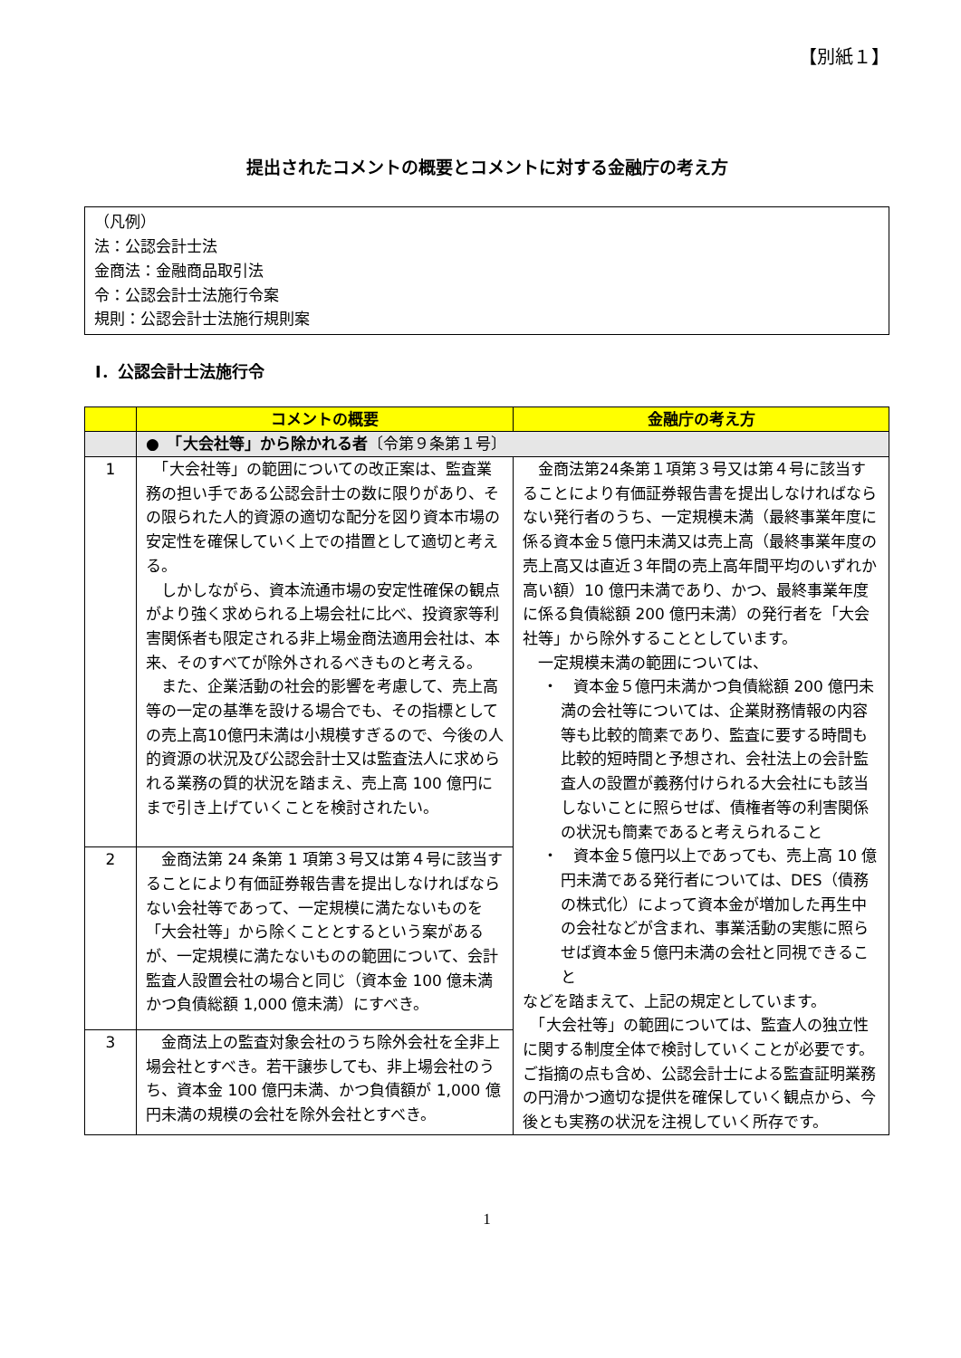【別紙１】
提出されたコメントの概要とコメントに対する金融庁の考え方
（凡例）
法：公認会計士法
金商法：金融商品取引法
令：公認会計士法施行令案
規則：公認会計士法施行規則案
Ⅰ．公認会計士法施行令
| | コメントの概要 | 金融庁の考え方 |
| --- | --- | --- |
| | ● 「大会社等」から除かれる者 〔令第９条第１号〕 | |
| 1 | 「大会社等」の範囲についての改正案は、監査業務の担い手である公認会計士の数に限りがあり、その限られた人的資源の適切な配分を図り資本市場の安定性を確保していく上での措置として適切と考える。 しかしながら、資本流通市場の安定性確保の観点がより強く求められる上場会社に比べ、投資家等利害関係者も限定される非上場金商法適用会社は、本来、そのすべてが除外されるべきものと考える。 また、企業活動の社会的影響を考慮して、売上高等の一定の基準を設ける場合でも、その指標としての売上高10億円未満は小規模すぎるので、今後の人的資源の状況及び公認会計士又は監査法人に求められる業務の質的状況を踏まえ、売上高 100 億円にまで引き上げていくことを検討されたい。 | 金商法第24条第１項第３号又は第４号に該当することにより有価証券報告書を提出しなければならない発行者のうち、一定規模未満（最終事業年度に係る資本金５億円未満又は売上高（最終事業年度の売上高又は直近３年間の売上高年間平均のいずれか高い額）10 億円未満であり、かつ、最終事業年度に係る負債総額 200 億円未満）の発行者を「大会社等」から除外することとしています。 一定規模未満の範囲については、 ・ 資本金５億円未満かつ負債総額 200 億円未満の会社等については、企業財務情報の内容等も比較的簡素であり、監査に要する時間も比較的短時間と予想され、会社法上の会計監査人の設置が義務付けられる大会社にも該当しないことに照らせば、債権者等の利害関係の状況も簡素であると考えられること ・ 資本金５億円以上であっても、売上高 10 億円未満である発行者については、DES（債務の株式化）によって資本金が増加した再生中の会社などが含まれ、事業活動の実態に照らせば資本金５億円未満の会社と同視できること などを踏まえて、上記の規定としています。 「大会社等」の範囲については、監査人の独立性に関する制度全体で検討していくことが必要です。ご指摘の点も含め、公認会計士による監査証明業務の円滑かつ適切な提供を確保していく観点から、今後とも実務の状況を注視していく所存です。 |
| 2 | 金商法第 24 条第 1 項第３号又は第４号に該当することにより有価証券報告書を提出しなければならない会社等であって、一定規模に満たないものを「大会社等」から除くこととするという案があるが、一定規模に満たないものの範囲について、会計監査人設置会社の場合と同じ（資本金 100 億未満かつ負債総額 1,000 億未満）にすべき。 | |
| 3 | 金商法上の監査対象会社のうち除外会社を全非上場会社とすべき。若干譲歩しても、非上場会社のうち、資本金 100 億円未満、かつ負債額が 1,000 億円未満の規模の会社を除外会社とすべき。 | |
1